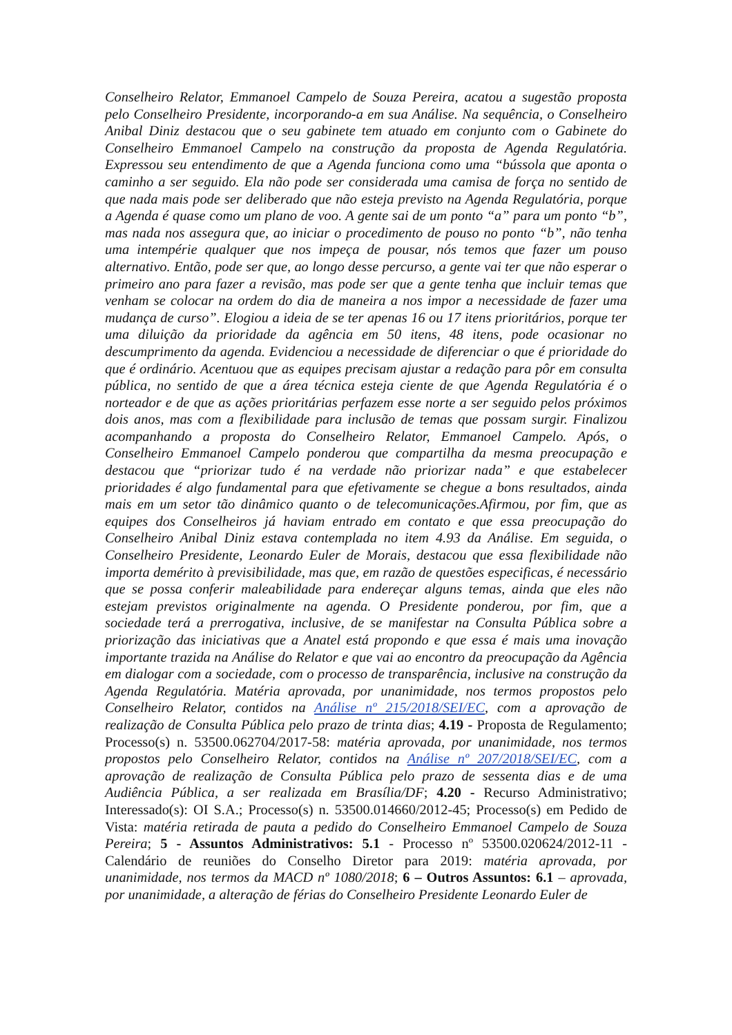Conselheiro Relator, Emmanoel Campelo de Souza Pereira, acatou a sugestão proposta pelo Conselheiro Presidente, incorporando-a em sua Análise. Na sequência, o Conselheiro Anibal Diniz destacou que o seu gabinete tem atuado em conjunto com o Gabinete do Conselheiro Emmanoel Campelo na construção da proposta de Agenda Regulatória. Expressou seu entendimento de que a Agenda funciona como uma “bússola que aponta o caminho a ser seguido. Ela não pode ser considerada uma camisa de força no sentido de que nada mais pode ser deliberado que não esteja previsto na Agenda Regulatória, porque a Agenda é quase como um plano de voo. A gente sai de um ponto “a” para um ponto “b”, mas nada nos assegura que, ao iniciar o procedimento de pouso no ponto “b”, não tenha uma intempérie qualquer que nos impeça de pousar, nós temos que fazer um pouso alternativo. Então, pode ser que, ao longo desse percurso, a gente vai ter que não esperar o primeiro ano para fazer a revisão, mas pode ser que a gente tenha que incluir temas que venham se colocar na ordem do dia de maneira a nos impor a necessidade de fazer uma mudança de curso”. Elogiou a ideia de se ter apenas 16 ou 17 itens prioritários, porque ter uma diluição da prioridade da agência em 50 itens, 48 itens, pode ocasionar no descumprimento da agenda. Evidenciou a necessidade de diferenciar o que é prioridade do que é ordinário. Acentuou que as equipes precisam ajustar a redação para pôr em consulta pública, no sentido de que a área técnica esteja ciente de que Agenda Regulatória é o norteador e de que as ações prioritárias perfazem esse norte a ser seguido pelos próximos dois anos, mas com a flexibilidade para inclusão de temas que possam surgir. Finalizou acompanhando a proposta do Conselheiro Relator, Emmanoel Campelo. Após, o Conselheiro Emmanoel Campelo ponderou que compartilha da mesma preocupação e destacou que “priorizar tudo é na verdade não priorizar nada” e que estabelecer prioridades é algo fundamental para que efetivamente se chegue a bons resultados, ainda mais em um setor tão dinâmico quanto o de telecomunicações.Afirmou, por fim, que as equipes dos Conselheiros já haviam entrado em contato e que essa preocupação do Conselheiro Anibal Diniz estava contemplada no item 4.93 da Análise. Em seguida, o Conselheiro Presidente, Leonardo Euler de Morais, destacou que essa flexibilidade não importa demérito à previsibilidade, mas que, em razão de questões especificas, é necessário que se possa conferir maleabilidade para endereçar alguns temas, ainda que eles não estejam previstos originalmente na agenda. O Presidente ponderou, por fim, que a sociedade terá a prerrogativa, inclusive, de se manifestar na Consulta Pública sobre a priorização das iniciativas que a Anatel está propondo e que essa é mais uma inovação importante trazida na Análise do Relator e que vai ao encontro da preocupação da Agência em dialogar com a sociedade, com o processo de transparência, inclusive na construção da Agenda Regulatória. Matéria aprovada, por unanimidade, nos termos propostos pelo Conselheiro Relator, contidos na Análise nº 215/2018/SEI/EC, com a aprovação de realização de Consulta Pública pelo prazo de trinta dias; 4.19 - Proposta de Regulamento; Processo(s) n. 53500.062704/2017-58: matéria aprovada, por unanimidade, nos termos propostos pelo Conselheiro Relator, contidos na Análise nº 207/2018/SEI/EC, com a aprovação de realização de Consulta Pública pelo prazo de sessenta dias e de uma Audiência Pública, a ser realizada em Brasília/DF; 4.20 - Recurso Administrativo; Interessado(s): OI S.A.; Processo(s) n. 53500.014660/2012-45; Processo(s) em Pedido de Vista: matéria retirada de pauta a pedido do Conselheiro Emmanoel Campelo de Souza Pereira; 5 - Assuntos Administrativos: 5.1 - Processo nº 53500.020624/2012-11 - Calendário de reuniões do Conselho Diretor para 2019: matéria aprovada, por unanimidade, nos termos da MACD nº 1080/2018; 6 – Outros Assuntos: 6.1 – aprovada, por unanimidade, a alteração de férias do Conselheiro Presidente Leonardo Euler de